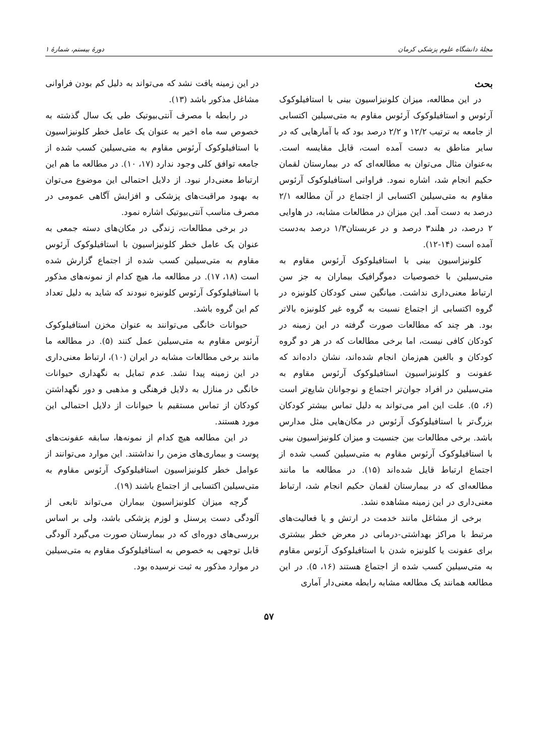مجلهٔ دانشگاه علوم پزشکی کرمان دورهٔ بیستم، شمارهٔ ۱
بحث
در این مطالعه، میزان کلونیزاسیون بینی با استافیلوکوک آرئوس و استافیلوکوک آرئوس مقاوم به متی‌سیلین اکتسابی از جامعه به ترتیب ۱۲/۲ و ۲/۲ درصد بود که با آمارهایی که در سایر مناطق به دست آمده است، قابل مقایسه است. به‌عنوان مثال می‌توان به مطالعه‌ای که در بیمارستان لقمان حکیم انجام شد، اشاره نمود. فراوانی استافیلوکوک آرئوس مقاوم به متی‌سیلین اکتسابی از اجتماع در آن مطالعه ۲/۱ درصد به دست آمد. این میزان در مطالعات مشابه، در هاوایی ۲ درصد، در هلند۳ درصد و در عربستان۱/۳ درصد به‌دست آمده است (۱۴-۱۲).
کلونیزاسیون بینی با استافیلوکوک آرئوس مقاوم به متی‌سیلین با خصوصیات دموگرافیک بیماران به جز سن ارتباط معنی‌داری نداشت. میانگین سنی کودکان کلونیزه در گروه اکتسابی از اجتماع نسبت به گروه غیر کلونیزه بالاتر بود. هر چند که مطالعات صورت گرفته در این زمینه در کودکان کافی نیست، اما برخی مطالعات که در هر دو گروه کودکان و بالغین هم‌زمان انجام شده‌اند، نشان داده‌اند که عفونت و کلونیزاسیون استافیلوکوک آرئوس مقاوم به متی‌سیلین در افراد جوان‌تر اجتماع و نوجوانان شایع‌تر است (۶، ۵). علت این امر می‌تواند به دلیل تماس بیشتر کودکان بزرگ‌تر با استافیلوکوک آرئوس در مکان‌هایی مثل مدارس باشد. برخی مطالعات بین جنسیت و میزان کلونیزاسیون بینی با استافیلوکوک آرئوس مقاوم به متی‌سیلین کسب شده از اجتماع ارتباط قایل شده‌اند (۱۵). در مطالعه ما مانند مطالعه‌ای که در بیمارستان لقمان حکیم انجام شد، ارتباط معنی‌داری در این زمینه مشاهده نشد.
برخی از مشاغل مانند خدمت در ارتش و یا فعالیت‌های مرتبط با مراکز بهداشتی-درمانی در معرض خطر بیشتری برای عفونت یا کلونیزه شدن با استافیلوکوک آرئوس مقاوم به متی‌سیلین کسب شده از اجتماع هستند (۱۶، ۵). در این مطالعه همانند یک مطالعه مشابه رابطه معنی‌دار آماری
در این زمینه یافت نشد که می‌تواند به دلیل کم بودن فراوانی مشاغل مذکور باشد (۱۳).
در رابطه با مصرف آنتی‌بیوتیک طی یک سال گذشته به خصوص سه ماه اخیر به عنوان یک عامل خطر کلونیزاسیون با استافیلوکوک آرئوس مقاوم به متی‌سیلین کسب شده از جامعه توافق کلی وجود ندارد (۱۷، ۱۰). در مطالعه ما هم این ارتباط معنی‌دار نبود. از دلایل احتمالی این موضوع می‌توان به بهبود مراقبت‌های پزشکی و افزایش آگاهی عمومی در مصرف مناسب آنتی‌بیوتیک اشاره نمود.
در برخی مطالعات، زندگی در مکان‌های دسته جمعی به عنوان یک عامل خطر کلونیزاسیون با استافیلوکوک آرئوس مقاوم به متی‌سیلین کسب شده از اجتماع گزارش شده است (۱۸، ۱۷). در مطالعه ما، هیچ کدام از نمونه‌های مذکور با استافیلوکوک آرئوس کلونیزه نبودند که شاید به دلیل تعداد کم این گروه باشد.
حیوانات خانگی می‌توانند به عنوان مخزن استافیلوکوک آرئوس مقاوم به متی‌سیلین عمل کنند (۵). در مطالعه ما مانند برخی مطالعات مشابه در ایران (۱۰)، ارتباط معنی‌داری در این زمینه پیدا نشد. عدم تمایل به نگهداری حیوانات خانگی در منازل به دلایل فرهنگی و مذهبی و دور نگهداشتن کودکان از تماس مستقیم با حیوانات از دلایل احتمالی این مورد هستند.
در این مطالعه هیچ کدام از نمونه‌ها، سابقه عفونت‌های پوست و بیماری‌های مزمن را نداشتند. این موارد می‌توانند از عوامل خطر کلونیزاسیون استافیلوکوک آرئوس مقاوم به متی‌سیلین اکتسابی از اجتماع باشند (۱۹).
گرچه میزان کلونیزاسیون بیماران می‌تواند تابعی از آلودگی دست پرسنل و لوزم پزشکی باشد، ولی بر اساس بررسی‌های دوره‌ای که در بیمارستان صورت می‌گیرد آلودگی قابل توجهی به خصوص به استافیلوکوک مقاوم به متی‌سیلین در موارد مذکور به ثبت نرسیده بود.
۵۷